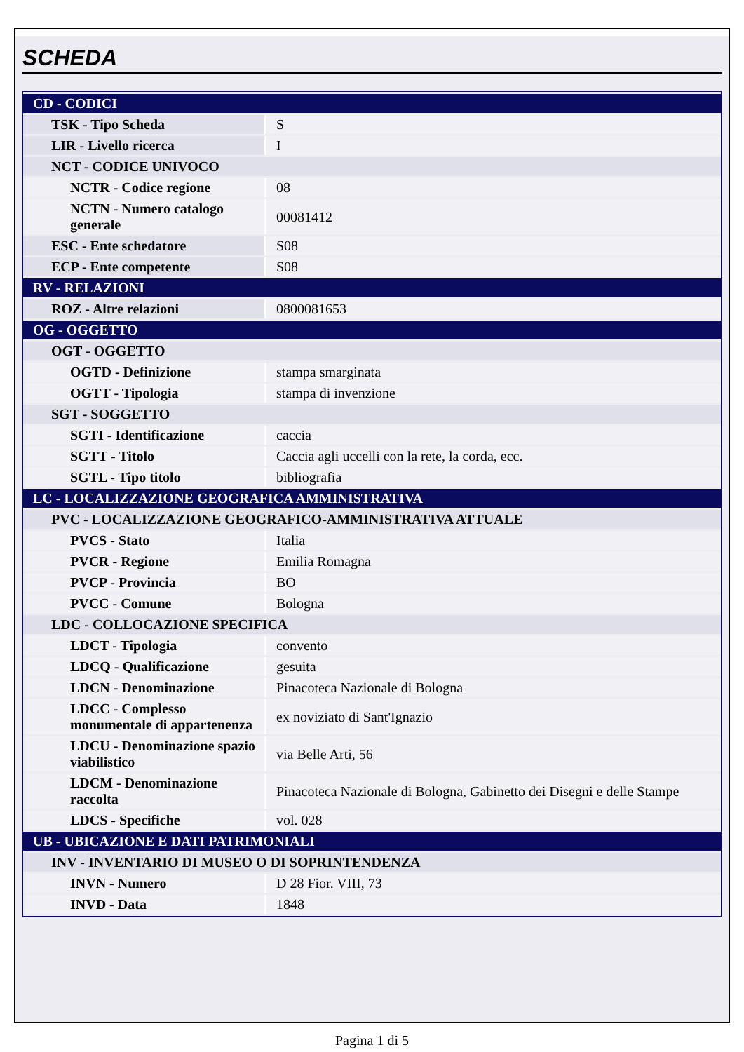SCHEDA
| CD - CODICI | |
| TSK - Tipo Scheda | S |
| LIR - Livello ricerca | I |
| NCT - CODICE UNIVOCO | |
| NCTR - Codice regione | 08 |
| NCTN - Numero catalogo generale | 00081412 |
| ESC - Ente schedatore | S08 |
| ECP - Ente competente | S08 |
| RV - RELAZIONI | |
| ROZ - Altre relazioni | 0800081653 |
| OG - OGGETTO | |
| OGT - OGGETTO | |
| OGTD - Definizione | stampa smarginata |
| OGTT - Tipologia | stampa di invenzione |
| SGT - SOGGETTO | |
| SGTI - Identificazione | caccia |
| SGTT - Titolo | Caccia agli uccelli con la rete, la corda, ecc. |
| SGTL - Tipo titolo | bibliografia |
| LC - LOCALIZZAZIONE GEOGRAFICA AMMINISTRATIVA | |
| PVC - LOCALIZZAZIONE GEOGRAFICO-AMMINISTRATIVA ATTUALE | |
| PVCS - Stato | Italia |
| PVCR - Regione | Emilia Romagna |
| PVCP - Provincia | BO |
| PVCC - Comune | Bologna |
| LDC - COLLOCAZIONE SPECIFICA | |
| LDCT - Tipologia | convento |
| LDCQ - Qualificazione | gesuita |
| LDCN - Denominazione | Pinacoteca Nazionale di Bologna |
| LDCC - Complesso monumentale di appartenenza | ex noviziato di Sant'Ignazio |
| LDCU - Denominazione spazio viabilistico | via Belle Arti, 56 |
| LDCM - Denominazione raccolta | Pinacoteca Nazionale di Bologna, Gabinetto dei Disegni e delle Stampe |
| LDCS - Specifiche | vol. 028 |
| UB - UBICAZIONE E DATI PATRIMONIALI | |
| INV - INVENTARIO DI MUSEO O DI SOPRINTENDENZA | |
| INVN - Numero | D 28 Fior. VIII, 73 |
| INVD - Data | 1848 |
Pagina 1 di 5